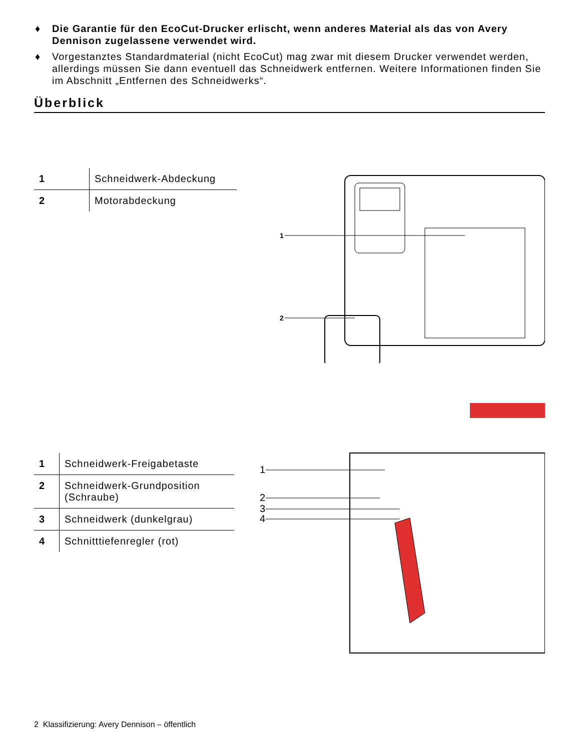♦ Die Garantie für den EcoCut-Drucker erlischt, wenn anderes Material als das von Avery Dennison zugelassene verwendet wird.
♦ Vorgestanztes Standardmaterial (nicht EcoCut) mag zwar mit diesem Drucker verwendet werden, allerdings müssen Sie dann eventuell das Schneidwerk entfernen. Weitere Informationen finden Sie im Abschnitt „Entfernen des Schneidwerks“.
Überblick
| 1 | Schneidwerk-Abdeckung |
| 2 | Motorabdeckung |
1
2
| 1 | Schneidwerk-Freigabetaste |
| 2 | Schneidwerk-Grundposition (Schraube) |
| 3 | Schneidwerk (dunkelgrau) |
| 4 | Schnitttiefenregler (rot) |
1
2
3
4
2 Klassifizierung: Avery Dennison – öffentlich